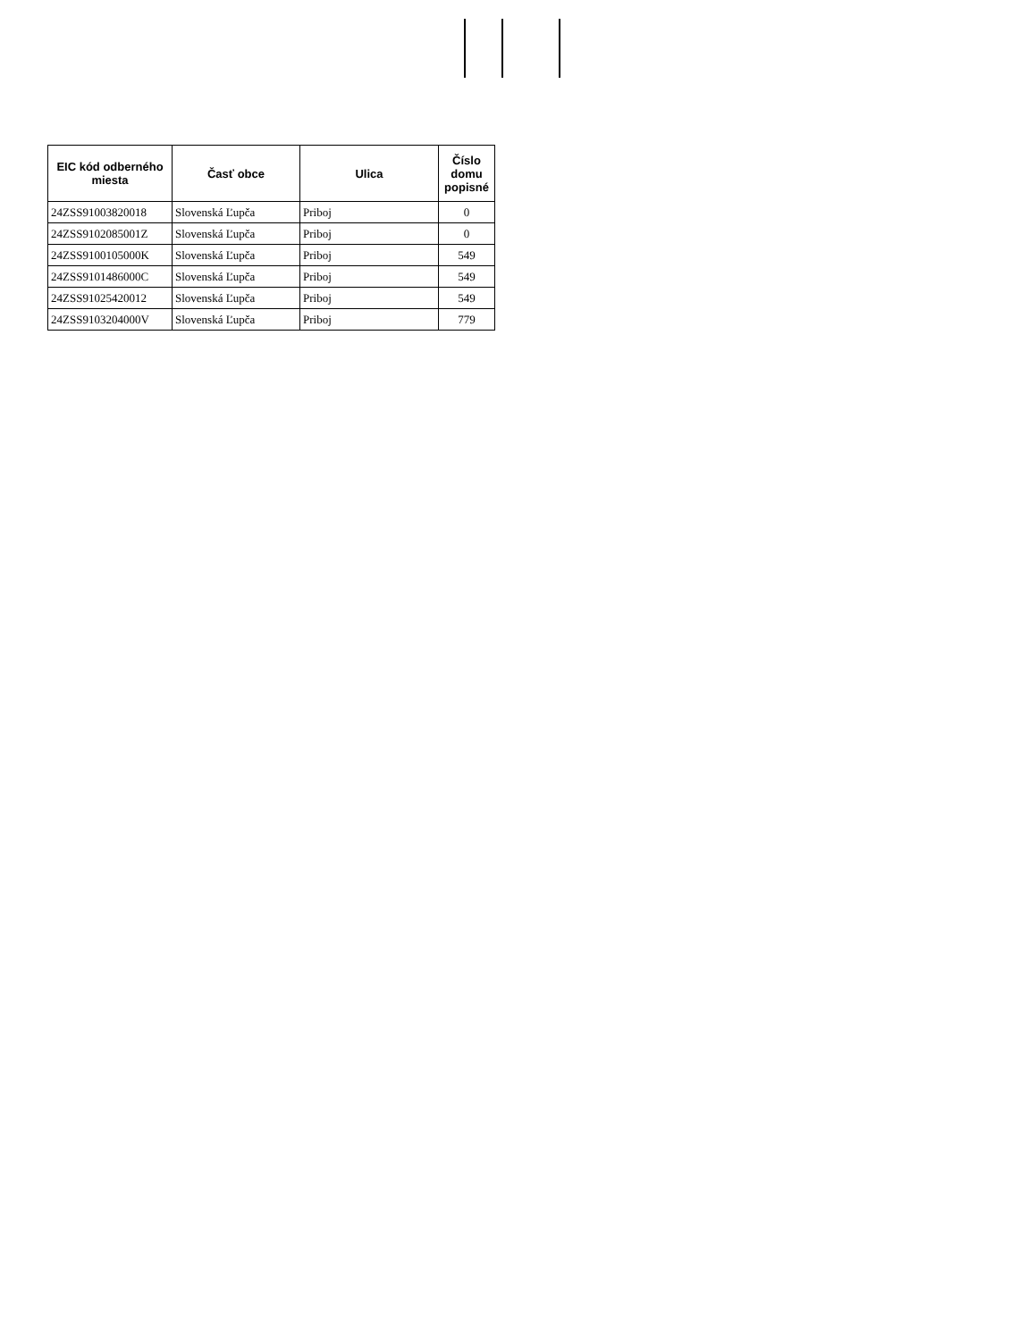| EIC kód odberného miesta | Časť obce | Ulica | Číslo domu popisné |
| --- | --- | --- | --- |
| 24ZSS91003820018 | Slovenská Ľupča | Priboj | 0 |
| 24ZSS9102085001Z | Slovenská Ľupča | Priboj | 0 |
| 24ZSS9100105000K | Slovenská Ľupča | Priboj | 549 |
| 24ZSS9101486000C | Slovenská Ľupča | Priboj | 549 |
| 24ZSS91025420012 | Slovenská Ľupča | Priboj | 549 |
| 24ZSS9103204000V | Slovenská Ľupča | Priboj | 779 |